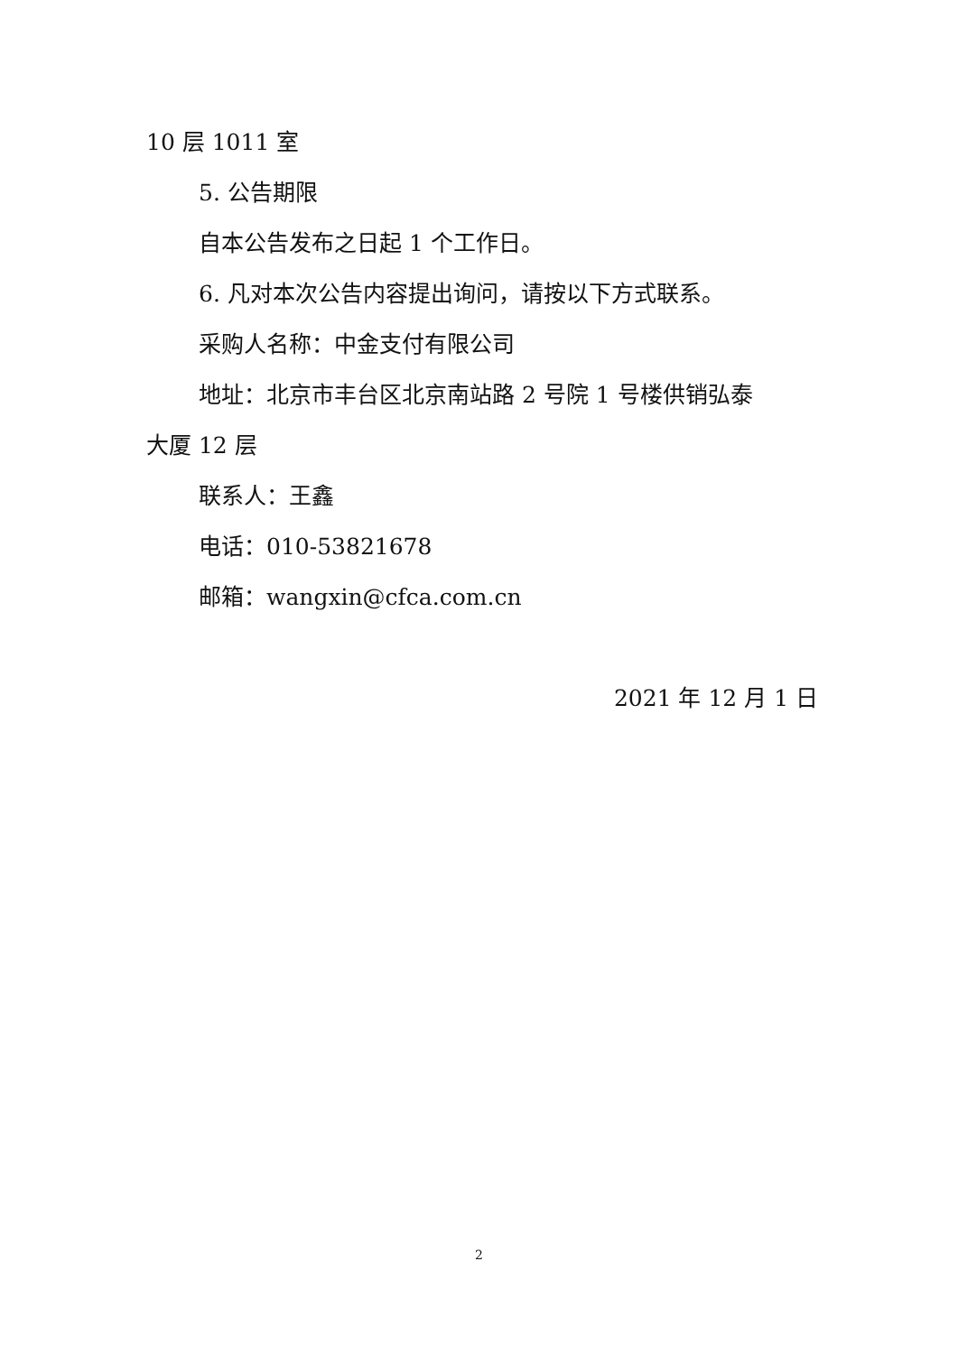10 层 1011 室
5. 公告期限
自本公告发布之日起 1 个工作日。
6. 凡对本次公告内容提出询问，请按以下方式联系。
采购人名称：中金支付有限公司
地址：北京市丰台区北京南站路 2 号院 1 号楼供销弘泰
大厦 12 层
联系人：王鑫
电话：010-53821678
邮箱：wangxin@cfca.com.cn
2021 年 12 月 1 日
2